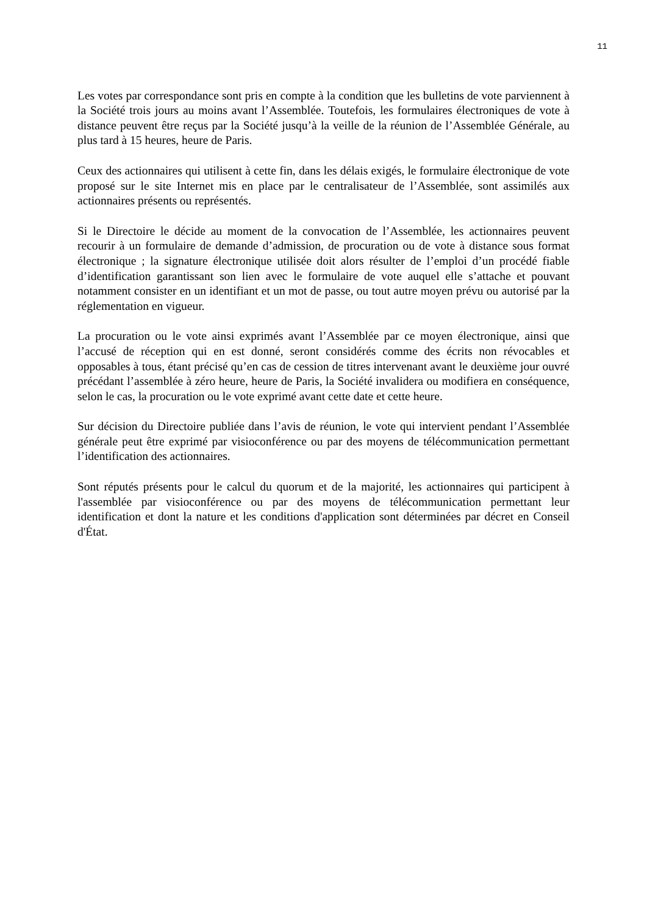11
Les votes par correspondance sont pris en compte à la condition que les bulletins de vote parviennent à la Société trois jours au moins avant l’Assemblée. Toutefois, les formulaires électroniques de vote à distance peuvent être reçus par la Société jusqu’à la veille de la réunion de l’Assemblée Générale, au plus tard à 15 heures, heure de Paris.
Ceux des actionnaires qui utilisent à cette fin, dans les délais exigés, le formulaire électronique de vote proposé sur le site Internet mis en place par le centralisateur de l’Assemblée, sont assimilés aux actionnaires présents ou représentés.
Si le Directoire le décide au moment de la convocation de l’Assemblée, les actionnaires peuvent recourir à un formulaire de demande d’admission, de procuration ou de vote à distance sous format électronique ; la signature électronique utilisée doit alors résulter de l’emploi d’un procédé fiable d’identification garantissant son lien avec le formulaire de vote auquel elle s’attache et pouvant notamment consister en un identifiant et un mot de passe, ou tout autre moyen prévu ou autorisé par la réglementation en vigueur.
La procuration ou le vote ainsi exprimés avant l’Assemblée par ce moyen électronique, ainsi que l’accusé de réception qui en est donné, seront considérés comme des écrits non révocables et opposables à tous, étant précisé qu’en cas de cession de titres intervenant avant le deuxième jour ouvré précédant l’assemblée à zéro heure, heure de Paris, la Société invalidera ou modifiera en conséquence, selon le cas, la procuration ou le vote exprimé avant cette date et cette heure.
Sur décision du Directoire publiée dans l’avis de réunion, le vote qui intervient pendant l’Assemblée générale peut être exprimé par visioconférence ou par des moyens de télécommunication permettant l’identification des actionnaires.
Sont réputés présents pour le calcul du quorum et de la majorité, les actionnaires qui participent à l'assemblée par visioconférence ou par des moyens de télécommunication permettant leur identification et dont la nature et les conditions d'application sont déterminées par décret en Conseil d'État.